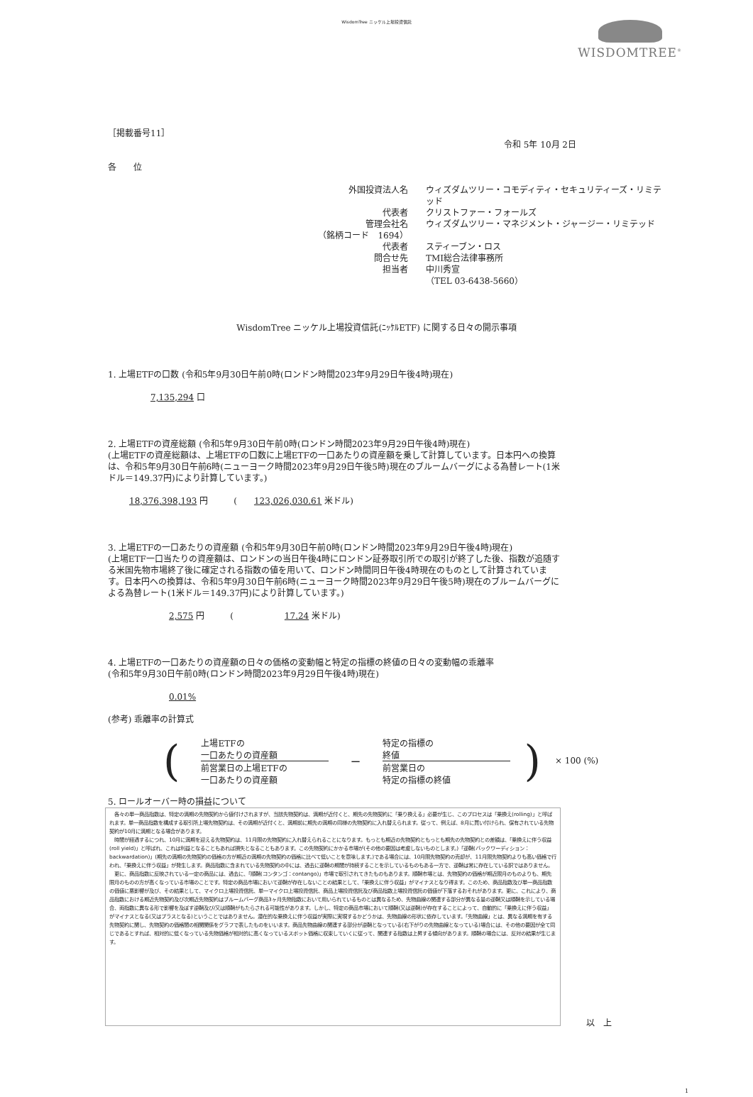WisdomTree ニッケル上場投資信託
WISDOMTREE<sup>®</sup>
［掲載番号11］
令和 5年 10月 2日
各　　位
外国投資法人名
ウィズダムツリー・コモディティ・セキュリティーズ・リミテッド
代表者
クリストファー・フォールズ
管理会社名
ウィズダムツリー・マネジメント・ジャージー・リミテッド
（銘柄コード　1694）
代表者
スティーブン・ロス
問合せ先
TMI総合法律事務所
担当者
中川秀宣
（TEL 03-6438-5660）
WisdomTree ニッケル上場投資信託(ﾆｯｹﾙETF) に関する日々の開示事項
1. 上場ETFの口数 (令和5年9月30日午前0時(ロンドン時間2023年9月29日午後4時)現在)
7,135,294 口
2. 上場ETFの資産総額 (令和5年9月30日午前0時(ロンドン時間2023年9月29日午後4時)現在)
(上場ETFの資産総額は、上場ETFの口数に上場ETFの一口あたりの資産額を乗して計算しています。日本円への換算は、令和5年9月30日午前6時(ニューヨーク時間2023年9月29日午後5時)現在のブルームバーグによる為替レート(1米ドル＝149.37円)により計算しています。)
18,376,398,193 円　　　(　　123,026,030.61 米ドル)
3. 上場ETFの一口あたりの資産額 (令和5年9月30日午前0時(ロンドン時間2023年9月29日午後4時)現在)
(上場ETF一口当たりの資産額は、ロンドンの当日午後4時にロンドン証券取引所での取引が終了した後、指数が追随する米国先物市場終了後に確定される指数の値を用いて、ロンドン時間同日午後4時現在のものとして計算されています。日本円への換算は、令和5年9月30日午前6時(ニューヨーク時間2023年9月29日午後5時)現在のブルームバーグによる為替レート(1米ドル＝149.37円)により計算しています。)
2,575 円　　　(　　　　　　17.24 米ドル)
4. 上場ETFの一口あたりの資産額の日々の価格の変動幅と特定の指標の終値の日々の変動幅の乖離率
(令和5年9月30日午前0時(ロンドン時間2023年9月29日午後4時)現在)
0.01%
(参考) 乖離率の計算式
(
上場ETFの
一口あたりの資産額
前営業日の上場ETFの
一口あたりの資産額
−
特定の指標の
終値
前営業日の
特定の指標の終値
) × 100 (%)
5. ロールオーバー時の損益について
　各々の単一商品指数は、特定の満期の先物契約から値付けされますが、当該先物契約は、満期が近付くと、期先の先物契約に「乗り換える」必要が生じ、このプロセスは「乗換え(rolling)」と呼ばれます。単一商品指数を構成する取引所上場先物契約は、その満期が近付くと、満期前に期先の満期の同様の先物契約に入れ替えられます。従って、例えば、8月に買い付けられ、保有されている先物契約が10月に満期となる場合があります。
　時間が経過するにつれ、10月に満期を迎える先物契約は、11月限の先物契約に入れ替えられることになります。もっとも期近の先物契約ともっとも期先の先物契約との差額は、「乗換えに伴う収益(roll yield)」と呼ばれ、これは利益となることもあれば損失となることもあります。この先物契約にかかる市場が(その他の要因は考慮しないものとします。)「逆鞘(バックワーディション：backwardation)」(期先の満期の先物契約の価格の方が期近の満期の先物契約の価格に比べて低いことを意味します。)である場合には、10月限先物契約の売却が、11月限先物契約よりも高い価格で行われ、「乗換えに伴う収益」が発生します。商品指数に含まれている先物契約の中には、過去に逆鞘の期間が持続することを示しているものもある一方で、逆鞘は常に存在している訳ではありません。
　更に、商品指数に反映されている一定の商品には、過去に、「順鞘(コンタンゴ：contango)」市場で取引されてきたものもあります。順鞘市場とは、先物契約の価格が期近限月のものよりも、期先限月のものの方が高くなっている市場のことです。特定の商品市場において逆鞘が存在しないことの結果として、「乗換えに伴う収益」がマイナスとなり得ます。このため、商品指数及び単一商品指数の価値に悪影響が及び、その結果として、マイクロ上場投資信託、単一マイクロ上場投資信託、商品上場投資信託及び商品指数上場投資信託の価値が下落するおそれがあります。更に、これにより、商品指数における期近先物契約及び次期近先物契約はブルームバーグ商品3ヶ月先物指数において用いられているものとは異なるため、先物曲線の関連する部分が異なる量の逆鞘又は順鞘を示している場合、両指数に異なる形で影響を及ぼす逆鞘及び/又は順鞘がもたらされる可能性があります。しかし、特定の商品市場において順鞘(又は逆鞘)が存在することによって、自動的に「乗換えに伴う収益」がマイナスとなる(又はプラスとなる)ということではありません。潜在的な乗換えに伴う収益が実際に実現するかどうかは、先物曲線の形状に依存しています。「先物曲線」とは、異なる満期を有する先物契約に関し、先物契約の価格間の相関関係をグラフで表したものをいいます。商品先物曲線の関連する部分が逆鞘となっている(右下がりの先物曲線となっている)場合には、その他の要因が全て同じであるとすれば、相対的に低くなっている先物価格が相対的に高くなっているスポット価格に収束していくに従って、関連する指数は上昇する傾向があります。順鞘の場合には、反対の結果が生じます。
以　上
1